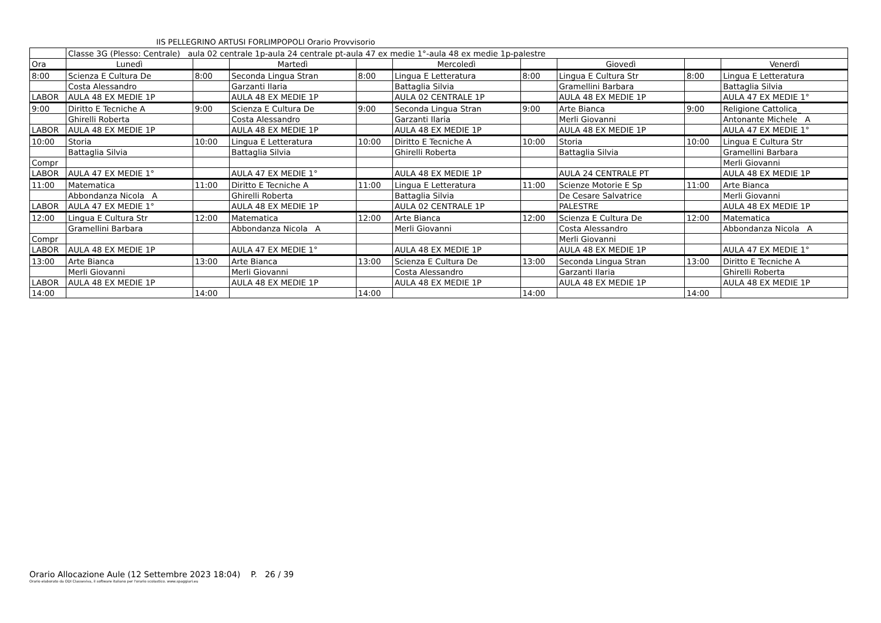IIS PELLEGRINO ARTUSI FORLIMPOPOLI Orario Provvisorio
| | Classe 3G (Plesso: Centrale) aula 02 centrale 1p-aula 24 centrale pt-aula 47 ex medie 1°-aula 48 ex medie 1p-palestre | | | | | | | | |
| Ora | Lunedì | | Martedì | | Mercoledì | | Giovedì | | Venerdì |
| 8:00 | Scienza E Cultura De | 8:00 | Seconda Lingua Stran | 8:00 | Lingua E Letteratura | 8:00 | Lingua E Cultura Str | 8:00 | Lingua E Letteratura |
| | Costa Alessandro | | Garzanti Ilaria | | Battaglia Silvia | | Gramellini Barbara | | Battaglia Silvia |
| LABOR | AULA 48 EX MEDIE 1P | | AULA 48 EX MEDIE 1P | | AULA 02 CENTRALE 1P | | AULA 48 EX MEDIE 1P | | AULA 47 EX MEDIE 1° |
| 9:00 | Diritto E Tecniche A | 9:00 | Scienza E Cultura De | 9:00 | Seconda Lingua Stran | 9:00 | Arte Bianca | 9:00 | Religione Cattolica_ |
| | Ghirelli Roberta | | Costa Alessandro | | Garzanti Ilaria | | Merli Giovanni | | Antonante Michele A |
| LABOR | AULA 48 EX MEDIE 1P | | AULA 48 EX MEDIE 1P | | AULA 48 EX MEDIE 1P | | AULA 48 EX MEDIE 1P | | AULA 47 EX MEDIE 1° |
| 10:00 | Storia | 10:00 | Lingua E Letteratura | 10:00 | Diritto E Tecniche A | 10:00 | Storia | 10:00 | Lingua E Cultura Str |
| | Battaglia Silvia | | Battaglia Silvia | | Ghirelli Roberta | | Battaglia Silvia | | Gramellini Barbara |
| Compr | | | | | | | | | Merli Giovanni |
| LABOR | AULA 47 EX MEDIE 1° | | AULA 47 EX MEDIE 1° | | AULA 48 EX MEDIE 1P | | AULA 24 CENTRALE PT | | AULA 48 EX MEDIE 1P |
| 11:00 | Matematica | 11:00 | Diritto E Tecniche A | 11:00 | Lingua E Letteratura | 11:00 | Scienze Motorie E Sp | 11:00 | Arte Bianca |
| | Abbondanza Nicola A | | Ghirelli Roberta | | Battaglia Silvia | | De Cesare Salvatrice | | Merli Giovanni |
| LABOR | AULA 47 EX MEDIE 1° | | AULA 48 EX MEDIE 1P | | AULA 02 CENTRALE 1P | | PALESTRE | | AULA 48 EX MEDIE 1P |
| 12:00 | Lingua E Cultura Str | 12:00 | Matematica | 12:00 | Arte Bianca | 12:00 | Scienza E Cultura De | 12:00 | Matematica |
| | Gramellini Barbara | | Abbondanza Nicola A | | Merli Giovanni | | Costa Alessandro | | Abbondanza Nicola A |
| Compr | | | | | | | Merli Giovanni | | |
| LABOR | AULA 48 EX MEDIE 1P | | AULA 47 EX MEDIE 1° | | AULA 48 EX MEDIE 1P | | AULA 48 EX MEDIE 1P | | AULA 47 EX MEDIE 1° |
| 13:00 | Arte Bianca | 13:00 | Arte Bianca | 13:00 | Scienza E Cultura De | 13:00 | Seconda Lingua Stran | 13:00 | Diritto E Tecniche A |
| | Merli Giovanni | | Merli Giovanni | | Costa Alessandro | | Garzanti Ilaria | | Ghirelli Roberta |
| LABOR | AULA 48 EX MEDIE 1P | | AULA 48 EX MEDIE 1P | | AULA 48 EX MEDIE 1P | | AULA 48 EX MEDIE 1P | | AULA 48 EX MEDIE 1P |
| 14:00 | | 14:00 | | 14:00 | | 14:00 | | 14:00 | |
Orario Allocazione Aule (12 Settembre 2023 18:04) P. 26 / 39
Orario elaborato da ODI Classeviva, il software italiano per l'orario scolastico. www.spaggiari.eu